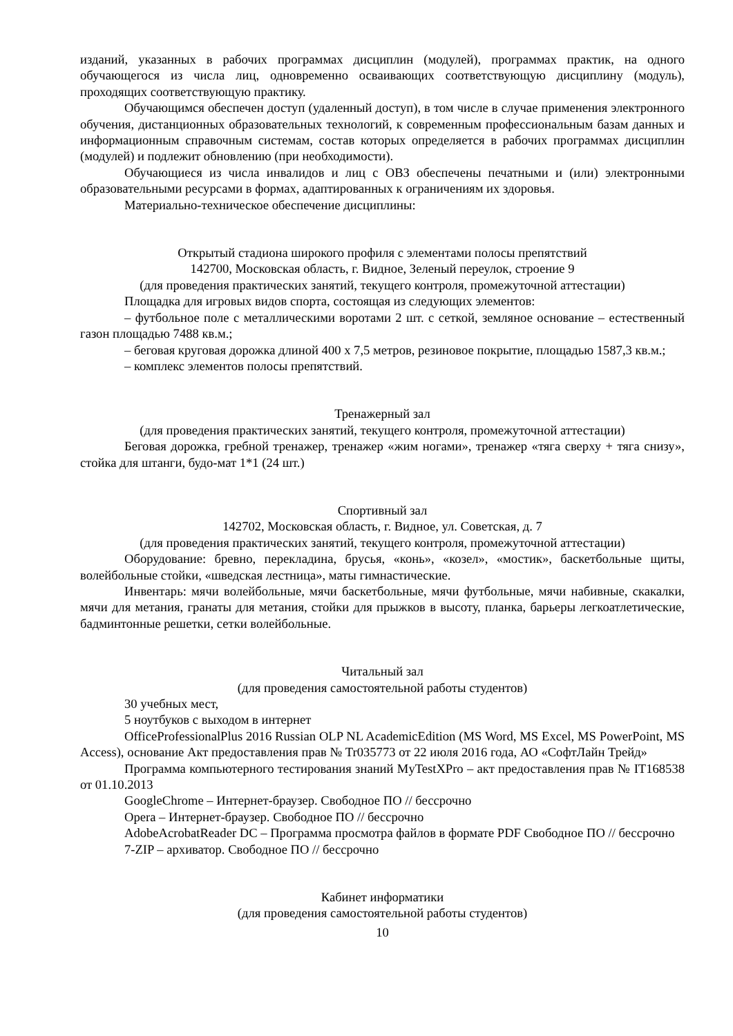изданий, указанных в рабочих программах дисциплин (модулей), программах практик, на одного обучающегося из числа лиц, одновременно осваивающих соответствующую дисциплину (модуль), проходящих соответствующую практику.
Обучающимся обеспечен доступ (удаленный доступ), в том числе в случае применения электронного обучения, дистанционных образовательных технологий, к современным профессиональным базам данных и информационным справочным системам, состав которых определяется в рабочих программах дисциплин (модулей) и подлежит обновлению (при необходимости).
Обучающиеся из числа инвалидов и лиц с ОВЗ обеспечены печатными и (или) электронными образовательными ресурсами в формах, адаптированных к ограничениям их здоровья.
Материально-техническое обеспечение дисциплины:
Открытый стадиона широкого профиля с элементами полосы препятствий
142700, Московская область, г. Видное, Зеленый переулок, строение 9
(для проведения практических занятий, текущего контроля, промежуточной аттестации)
Площадка для игровых видов спорта, состоящая из следующих элементов:
– футбольное поле с металлическими воротами 2 шт. с сеткой, земляное основание – естественный газон площадью 7488 кв.м.;
– беговая круговая дорожка длиной 400 х 7,5 метров, резиновое покрытие, площадью 1587,3 кв.м.;
– комплекс элементов полосы препятствий.
Тренажерный зал
(для проведения практических занятий, текущего контроля, промежуточной аттестации)
Беговая дорожка, гребной тренажер, тренажер «жим ногами», тренажер «тяга сверху + тяга снизу», стойка для штанги, будо-мат 1*1 (24 шт.)
Спортивный зал
142702, Московская область, г. Видное, ул. Советская, д. 7
(для проведения практических занятий, текущего контроля, промежуточной аттестации)
Оборудование: бревно, перекладина, брусья, «конь», «козел», «мостик», баскетбольные щиты, волейбольные стойки, «шведская лестница», маты гимнастические.
Инвентарь: мячи волейбольные, мячи баскетбольные, мячи футбольные, мячи набивные, скакалки, мячи для метания, гранаты для метания, стойки для прыжков в высоту, планка, барьеры легкоатлетические, бадминтонные решетки, сетки волейбольные.
Читальный зал
(для проведения самостоятельной работы студентов)
30 учебных мест,
5 ноутбуков с выходом в интернет
OfficeProfessionalPlus 2016 Russian OLP NL AcademicEdition (MS Word, MS Excel, MS PowerPoint, MS Access), основание Акт предоставления прав № Tr035773 от 22 июля 2016 года, АО «СофтЛайн Трейд»
Программа компьютерного тестирования знаний MyTestXPro – акт предоставления прав № IT168538 от 01.10.2013
GoogleChrome – Интернет-браузер. Свободное ПО // бессрочно
Opera – Интернет-браузер. Свободное ПО // бессрочно
AdobeAcrobatReader DC – Программа просмотра файлов в формате PDF Свободное ПО // бессрочно
7-ZIP – архиватор. Свободное ПО // бессрочно
Кабинет информатики
(для проведения самостоятельной работы студентов)
10